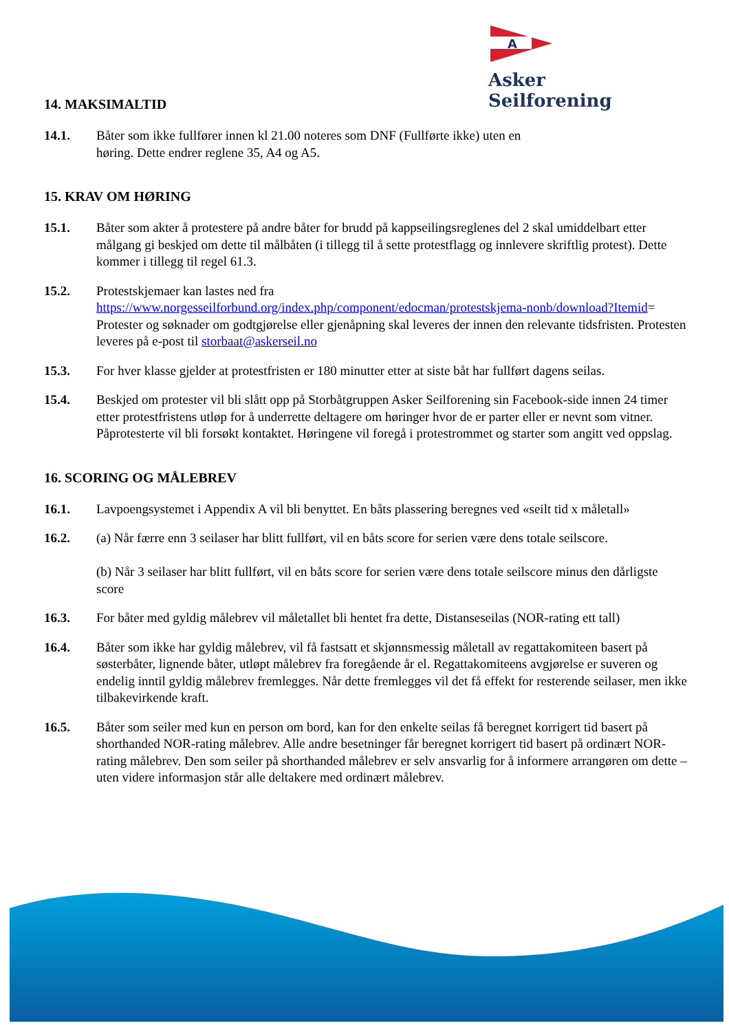A
Asker Seilforening
14. MAKSIMALTID
14.1. Båter som ikke fullfører innen kl 21.00 noteres som DNF (Fullførte ikke) uten en
høring. Dette endrer reglene 35, A4 og A5.
15. KRAV OM HØRING
15.1. Båter som akter å protestere på andre båter for brudd på kappseilingsreglenes del 2 skal umiddelbart etter målgang gi beskjed om dette til målbåten (i tillegg til å sette protestflagg og innlevere skriftlig protest). Dette kommer i tillegg til regel 61.3.
15.2. Protestskjemaer kan lastes ned fra
https://www.norgesseilforbund.org/index.php/component/edocman/protestskjema-nonb/download?Itemid= Protester og søknader om godtgjørelse eller gjenåpning skal leveres der innen den relevante tidsfristen. Protesten leveres på e-post til storbaat@askerseil.no
15.3. For hver klasse gjelder at protestfristen er 180 minutter etter at siste båt har fullført dagens seilas.
15.4. Beskjed om protester vil bli slått opp på Storbåtgruppen Asker Seilforening sin Facebook-side innen 24 timer etter protestfristens utløp for å underrette deltagere om høringer hvor de er parter eller er nevnt som vitner. Påprotesterte vil bli forsøkt kontaktet. Høringene vil foregå i protestrommet og starter som angitt ved oppslag.
16. SCORING OG MÅLEBREV
16.1. Lavpoengsystemet i Appendix A vil bli benyttet. En båts plassering beregnes ved «seilt tid x måletall»
16.2. (a) Når færre enn 3 seilaser har blitt fullført, vil en båts score for serien være dens totale seilscore.
(b) Når 3 seilaser har blitt fullført, vil en båts score for serien være dens totale seilscore minus den dårligste score
16.3. For båter med gyldig målebrev vil måletallet bli hentet fra dette, Distanseseilas (NOR-rating ett tall)
16.4. Båter som ikke har gyldig målebrev, vil få fastsatt et skjønnsmessig måletall av regattakomiteen basert på søsterbåter, lignende båter, utløpt målebrev fra foregående år el. Regattakomiteens avgjørelse er suveren og endelig inntil gyldig målebrev fremlegges. Når dette fremlegges vil det få effekt for resterende seilaser, men ikke tilbakevirkende kraft.
16.5. Båter som seiler med kun en person om bord, kan for den enkelte seilas få beregnet korrigert tid basert på shorthanded NOR-rating målebrev. Alle andre besetninger får beregnet korrigert tid basert på ordinært NOR-rating målebrev. Den som seiler på shorthanded målebrev er selv ansvarlig for å informere arrangøren om dette – uten videre informasjon står alle deltakere med ordinært målebrev.